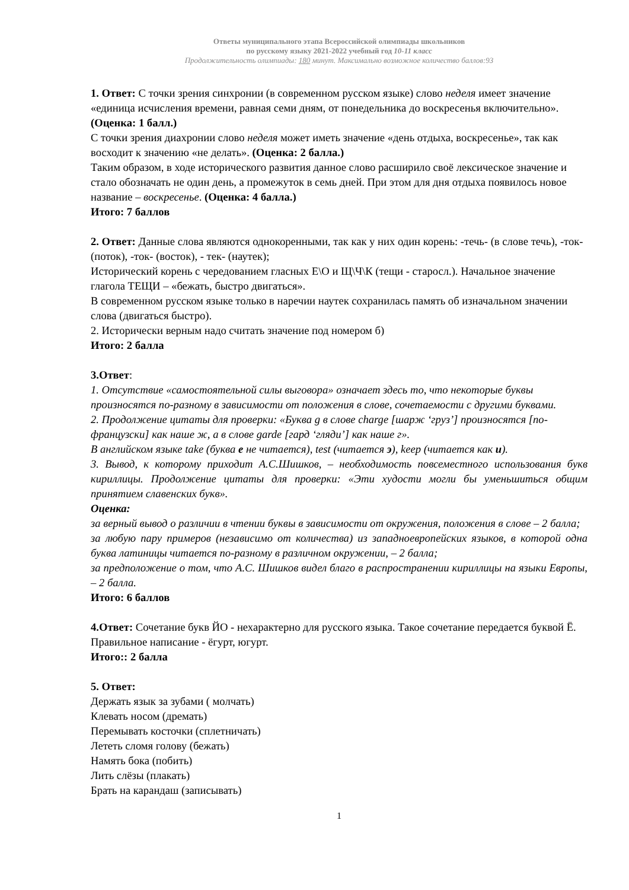Ответы муниципального этапа Всероссийской олимпиады школьников
по русскому языку 2021-2022 учебный год 10-11 класс
Продолжительность олимпиады: 180 минут. Максимально возможное количество баллов:93
1. Ответ: С точки зрения синхронии (в современном русском языке) слово неделя имеет значение «единица исчисления времени, равная семи дням, от понедельника до воскресенья включительно». (Оценка: 1 балл.)
С точки зрения диахронии слово неделя может иметь значение «день отдыха, воскресенье», так как восходит к значению «не делать». (Оценка: 2 балла.)
Таким образом, в ходе исторического развития данное слово расширило своё лексическое значение и стало обозначать не один день, а промежуток в семь дней. При этом для дня отдыха появилось новое название – воскресенье. (Оценка: 4 балла.)
Итого: 7 баллов
2. Ответ: Данные слова являются однокоренными, так как у них один корень: -течь- (в слове течь), -ток- (поток), -ток- (восток), - тек- (наутек);
Исторический корень с чередованием гласных Е\О и Щ\Ч\К (тещи - старосл.). Начальное значение глагола ТЕЩИ – «бежать, быстро двигаться».
В современном русском языке только в наречии наутек сохранилась память об изначальном значении слова (двигаться быстро).
2. Исторически верным надо считать значение под номером б)
Итого: 2 балла
3.Ответ:
1. Отсутствие «самостоятельной силы выговора» означает здесь то, что некоторые буквы произносятся по-разному в зависимости от положения в слове, сочетаемости с другими буквами.
2. Продолжение цитаты для проверки: «Буква g в слове charge [шарж ‘груз’] произносятся [по-французски] как наше ж, а в слове garde [гард ‘гляди’] как наше г».
В английском языке take (буква е не читается), test (читается э), keep (читается как и).
3. Вывод, к которому приходит А.С.Шишков, – необходимость повсеместного использования букв кириллицы. Продолжение цитаты для проверки: «Эти худости могли бы уменьшиться общим принятием славенских букв».
Оценка:
за верный вывод о различии в чтении буквы в зависимости от окружения, положения в слове – 2 балла;
за любую пару примеров (независимо от количества) из западноевропейских языков, в которой одна буква латиницы читается по-разному в различном окружении, – 2 балла;
за предположение о том, что А.С. Шишков видел благо в распространении кириллицы на языки Европы, – 2 балла.
Итого: 6 баллов
4.Ответ: Сочетание букв ЙО - нехарактерно для русского языка. Такое сочетание передается буквой Ё. Правильное написание - ёгурт, югурт.
Итого:: 2 балла
5. Ответ:
Держать язык за зубами ( молчать)
Клевать носом (дремать)
Перемывать косточки (сплетничать)
Лететь сломя голову (бежать)
Намять бока (побить)
Лить слёзы (плакать)
Брать на карандаш (записывать)
1